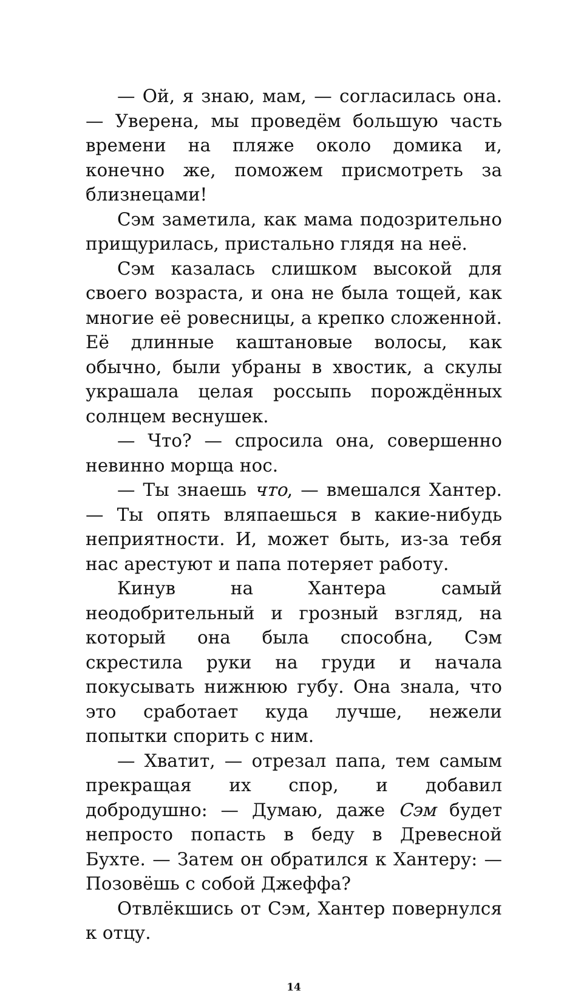— Ой, я знаю, мам, — согласилась она. — Уверена, мы проведём большую часть времени на пляже около домика и, конечно же, поможем присмотреть за близнецами!
Сэм заметила, как мама подозрительно прищурилась, пристально глядя на неё.
Сэм казалась слишком высокой для своего возраста, и она не была тощей, как многие её ровесницы, а крепко сложенной. Её длинные каштановые волосы, как обычно, были убраны в хвостик, а скулы украшала целая россыпь порождённых солнцем веснушек.
— Что? — спросила она, совершенно невинно морща нос.
— Ты знаешь что, — вмешался Хантер. — Ты опять вляпаешься в какие-нибудь неприятности. И, может быть, из-за тебя нас арестуют и папа потеряет работу.
Кинув на Хантера самый неодобрительный и грозный взгляд, на который она была способна, Сэм скрестила руки на груди и начала покусывать нижнюю губу. Она знала, что это сработает куда лучше, нежели попытки спорить с ним.
— Хватит, — отрезал папа, тем самым прекращая их спор, и добавил добродушно: — Думаю, даже Сэм будет непросто попасть в беду в Древесной Бухте. — Затем он обратился к Хантеру: — Позовёшь с собой Джеффа?
Отвлёкшись от Сэм, Хантер повернулся к отцу.
14